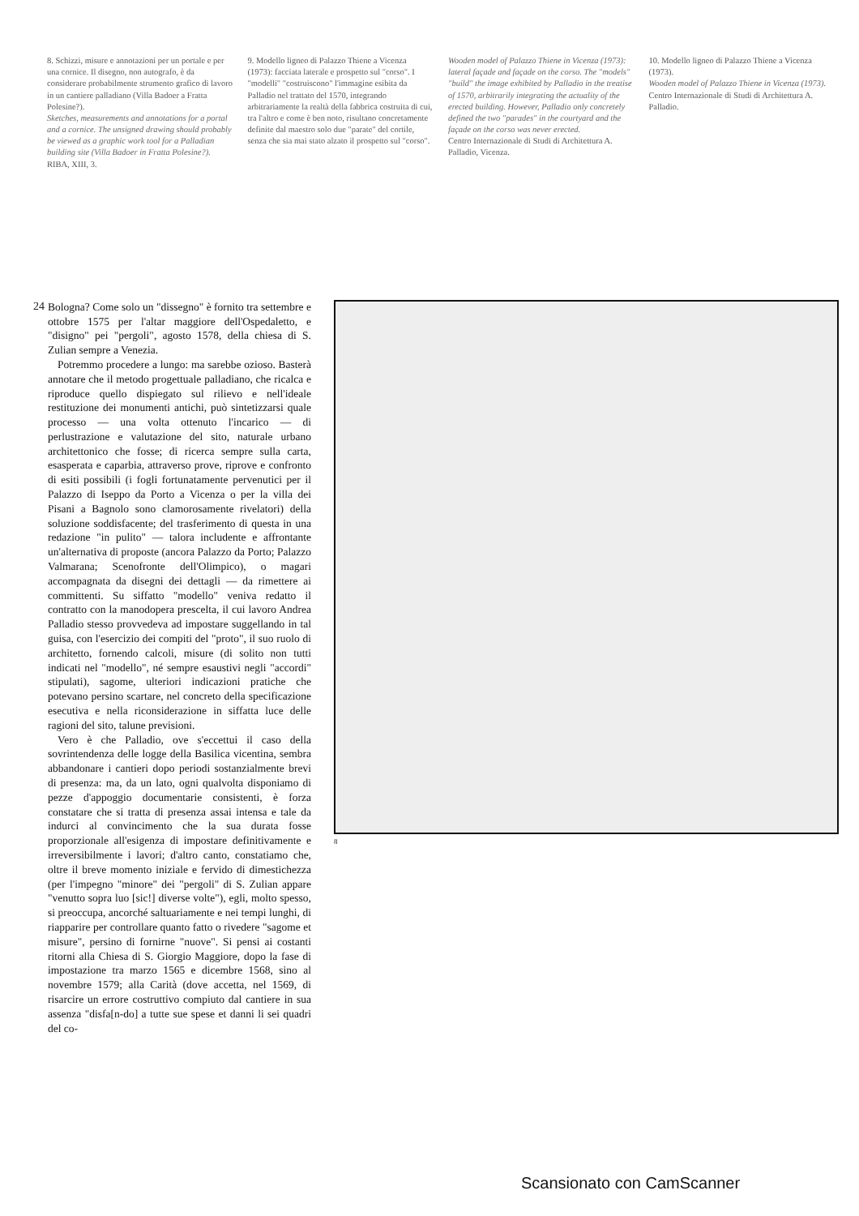8. Schizzi, misure e annotazioni per un portale e per una cornice. Il disegno, non autografo, è da considerare probabilmente strumento grafico di lavoro in un cantiere palladiano (Villa Badoer a Fratta Polesine?).
Sketches, measurements and annotations for a portal and a cornice. The unsigned drawing should probably be viewed as a graphic work tool for a Palladian building site (Villa Badoer in Fratta Polesine?).
RIBA, XIII, 3.
9. Modello ligneo di Palazzo Thiene a Vicenza (1973): facciata laterale e prospetto sul "corso". I "modelli" "costruiscono" l'immagine esibita da Palladio nel trattato del 1570, integrando arbitrariamente la realtà della fabbrica costruita di cui, tra l'altro e come è ben noto, risultano concretamente definite dal maestro solo due "parate" del cortile, senza che sia mai stato alzato il prospetto sul "corso".
Wooden model of Palazzo Thiene in Vicenza (1973): lateral façade and façade on the corso. The "models" "build" the image exhibited by Palladio in the treatise of 1570, arbitrarily integrating the actuality of the erected building. However, Palladio only concretely defined the two "parades" in the courtyard and the façade on the corso was never erected.
Centro Internazionale di Studi di Architettura A. Palladio, Vicenza.
10. Modello ligneo di Palazzo Thiene a Vicenza (1973).
Wooden model of Palazzo Thiene in Vicenza (1973).
Centro Internazionale di Studi di Architettura A. Palladio.
24
Bologna? Come solo un "dissegno" è fornito tra settembre e ottobre 1575 per l'altar maggiore dell'Ospedaletto, e "disigno" pei "pergoli", agosto 1578, della chiesa di S. Zulian sempre a Venezia.
Potremmo procedere a lungo: ma sarebbe ozioso. Basterà annotare che il metodo progettuale palladiano, che ricalca e riproduce quello dispiegato sul rilievo e nell'ideale restituzione dei monumenti antichi, può sintetizzarsi quale processo — una volta ottenuto l'incarico — di perlustrazione e valutazione del sito, naturale urbano architettonico che fosse; di ricerca sempre sulla carta, esasperata e caparbia, attraverso prove, riprove e confronto di esiti possibili (i fogli fortunatamente pervenutici per il Palazzo di Iseppo da Porto a Vicenza o per la villa dei Pisani a Bagnolo sono clamorosamente rivelatori) della soluzione soddisfacente; del trasferimento di questa in una redazione "in pulito" — talora includente e affrontante un'alternativa di proposte (ancora Palazzo da Porto; Palazzo Valmarana; Scenofronte dell'Olimpico), o magari accompagnata da disegni dei dettagli — da rimettere ai committenti. Su siffatto "modello" veniva redatto il contratto con la manodopera prescelta, il cui lavoro Andrea Palladio stesso provvedeva ad impostare suggellando in tal guisa, con l'esercizio dei compiti del "proto", il suo ruolo di architetto, fornendo calcoli, misure (di solito non tutti indicati nel "modello", né sempre esaustivi negli "accordi" stipulati), sagome, ulteriori indicazioni pratiche che potevano persino scartare, nel concreto della specificazione esecutiva e nella riconsiderazione in siffatta luce delle ragioni del sito, talune previsioni.
Vero è che Palladio, ove s'eccettui il caso della sovrintendenza delle logge della Basilica vicentina, sembra abbandonare i cantieri dopo periodi sostanzialmente brevi di presenza: ma, da un lato, ogni qualvolta disponiamo di pezze d'appoggio documentarie consistenti, è forza constatare che si tratta di presenza assai intensa e tale da indurci al convincimento che la sua durata fosse proporzionale all'esigenza di impostare definitivamente e irreversibilmente i lavori; d'altro canto, constatiamo che, oltre il breve momento iniziale e fervido di dimestichezza (per l'impegno "minore" dei "pergoli" di S. Zulian appare "venutto sopra luo [sic!] diverse volte"), egli, molto spesso, si preoccupa, ancorché saltuariamente e nei tempi lunghi, di riapparire per controllare quanto fatto o rivedere "sagome et misure", persino di fornirne "nuove". Si pensi ai costanti ritorni alla Chiesa di S. Giorgio Maggiore, dopo la fase di impostazione tra marzo 1565 e dicembre 1568, sino al novembre 1579; alla Carità (dove accetta, nel 1569, di risarcire un errore costruttivo compiuto dal cantiere in sua assenza "disfa[n-do] a tutte sue spese et danni li sei quadri del co-
8
Scansionato con CamScanner